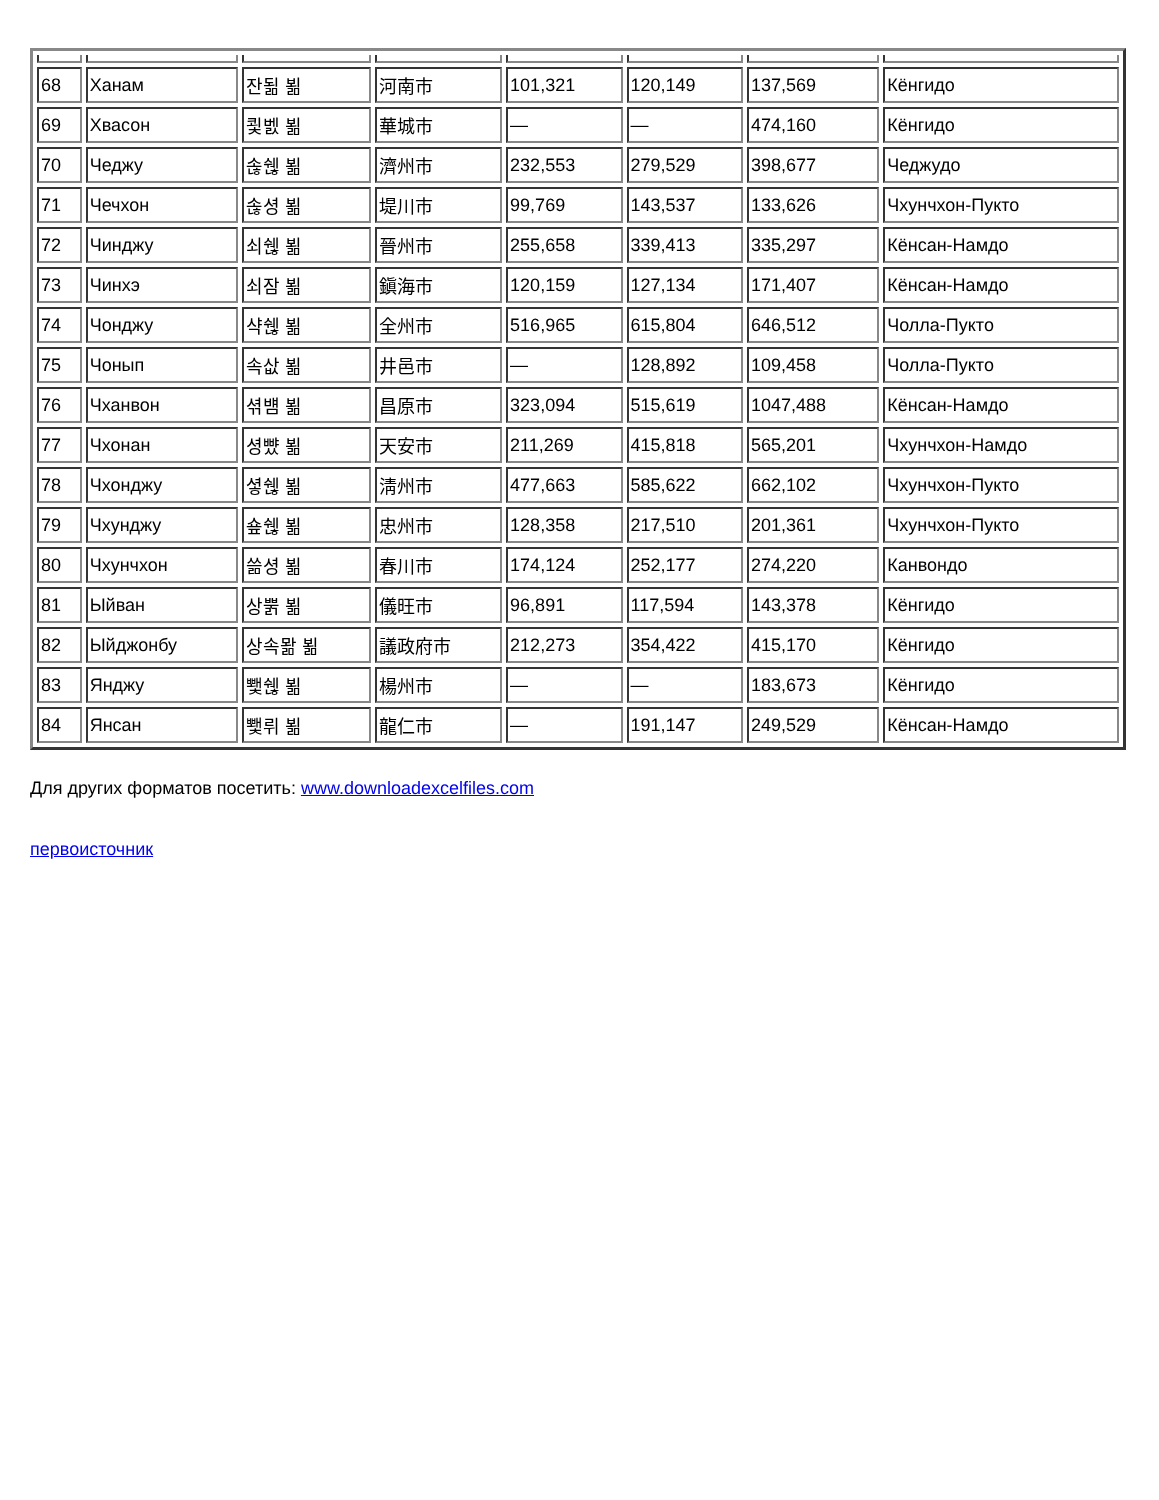| 68 | Ханам | 잔됢 뵒 | 河南市 | 101,321 | 120,149 | 137,569 | Кёнгидо |
| 69 | Хвасон | 쾿벬 뵒 | 華城市 | — | — | 474,160 | Кёнгидо |
| 70 | Чеджу | 솒쉖 뵒 | 濟州市 | 232,553 | 279,529 | 398,677 | Чеджудо |
| 71 | Чечхон | 솒셩 뵒 | 堤川市 | 99,769 | 143,537 | 133,626 | Чхунчхон-Пукто |
| 72 | Чинджу | 쇠쉖 뵒 | 晉州市 | 255,658 | 339,413 | 335,297 | Кёнсан-Намдо |
| 73 | Чинхэ | 쇠잠 뵒 | 鎭海市 | 120,159 | 127,134 | 171,407 | Кёнсан-Намдо |
| 74 | Чонджу | 샥쉖 뵒 | 全州市 | 516,965 | 615,804 | 646,512 | Чолла-Пукто |
| 75 | Чонып | 속삾 뵒 | 井邑市 | — | 128,892 | 109,458 | Чолла-Пукто |
| 76 | Чханвон | 셖뱸 뵒 | 昌原市 | 323,094 | 515,619 | 1047,488 | Кёнсан-Намдо |
| 77 | Чхонан | 셩뺬 뵒 | 天安市 | 211,269 | 415,818 | 565,201 | Чхунчхон-Намдо |
| 78 | Чхонджу | 셯쉖 뵒 | 淸州市 | 477,663 | 585,622 | 662,102 | Чхунчхон-Пукто |
| 79 | Чхунджу | 숖쉖 뵒 | 忠州市 | 128,358 | 217,510 | 201,361 | Чхунчхон-Пукто |
| 80 | Чхунчхон | 쓺셩 뵒 | 春川市 | 174,124 | 252,177 | 274,220 | Канвондо |
| 81 | Ыйван | 상뿕 뵒 | 儀旺市 | 96,891 | 117,594 | 143,378 | Кёнгидо |
| 82 | Ыйджонбу | 상속뫎 뵒 | 議政府市 | 212,273 | 354,422 | 415,170 | Кёнгидо |
| 83 | Янджу | 뾏쉖 뵒 | 楊州市 | — | — | 183,673 | Кёнгидо |
| 84 | Янсан | 뾏뤼 뵒 | 龍仁市 | — | 191,147 | 249,529 | Кёнсан-Намдо |
Для других форматов посетить: www.downloadexcelfiles.com
первоисточник